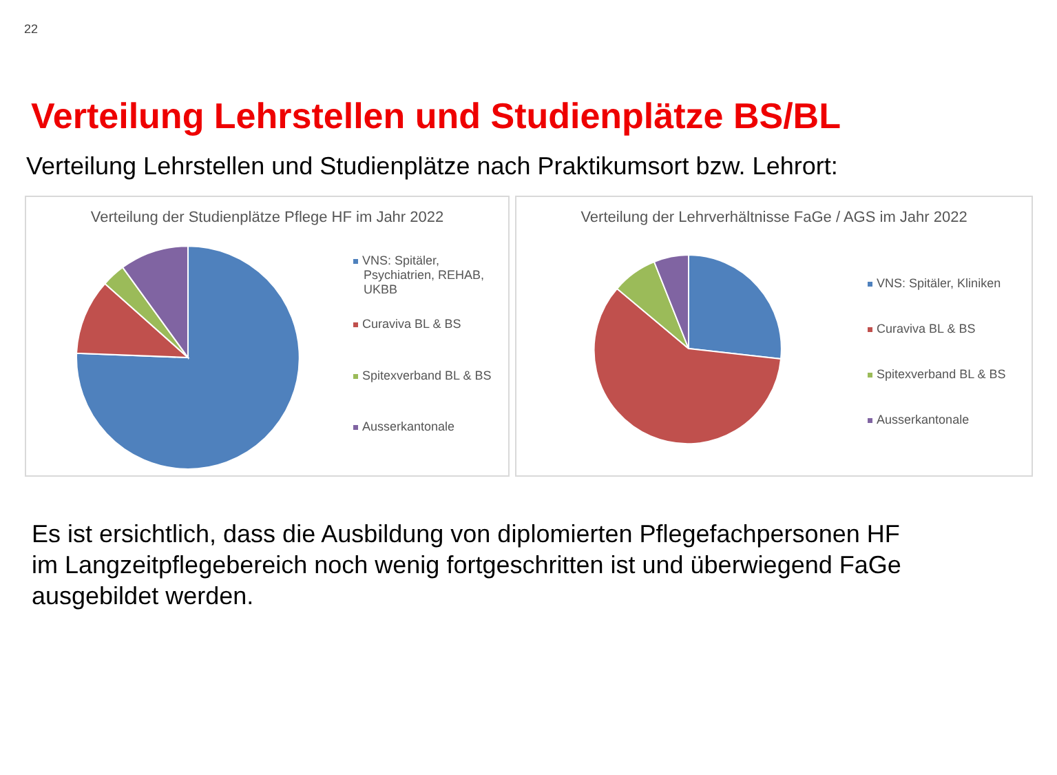22
Verteilung Lehrstellen und Studienplätze BS/BL
Verteilung Lehrstellen und Studienplätze nach Praktikumsort bzw. Lehrort:
Verteilung der Studienplätze Pflege HF im Jahr 2022
VNS: Spitäler,
Psychiatrien, REHAB,
UKBB
Curaviva BL & BS
Spitexverband BL & BS
Ausserkantonale
Verteilung der Lehrverhältnisse FaGe / AGS im Jahr 2022
VNS: Spitäler, Kliniken
Curaviva BL & BS
Spitexverband BL & BS
Ausserkantonale
Es ist ersichtlich, dass die Ausbildung von diplomierten Pflegefachpersonen HF
im Langzeitpflegebereich noch wenig fortgeschritten ist und überwiegend FaGe
ausgebildet werden.